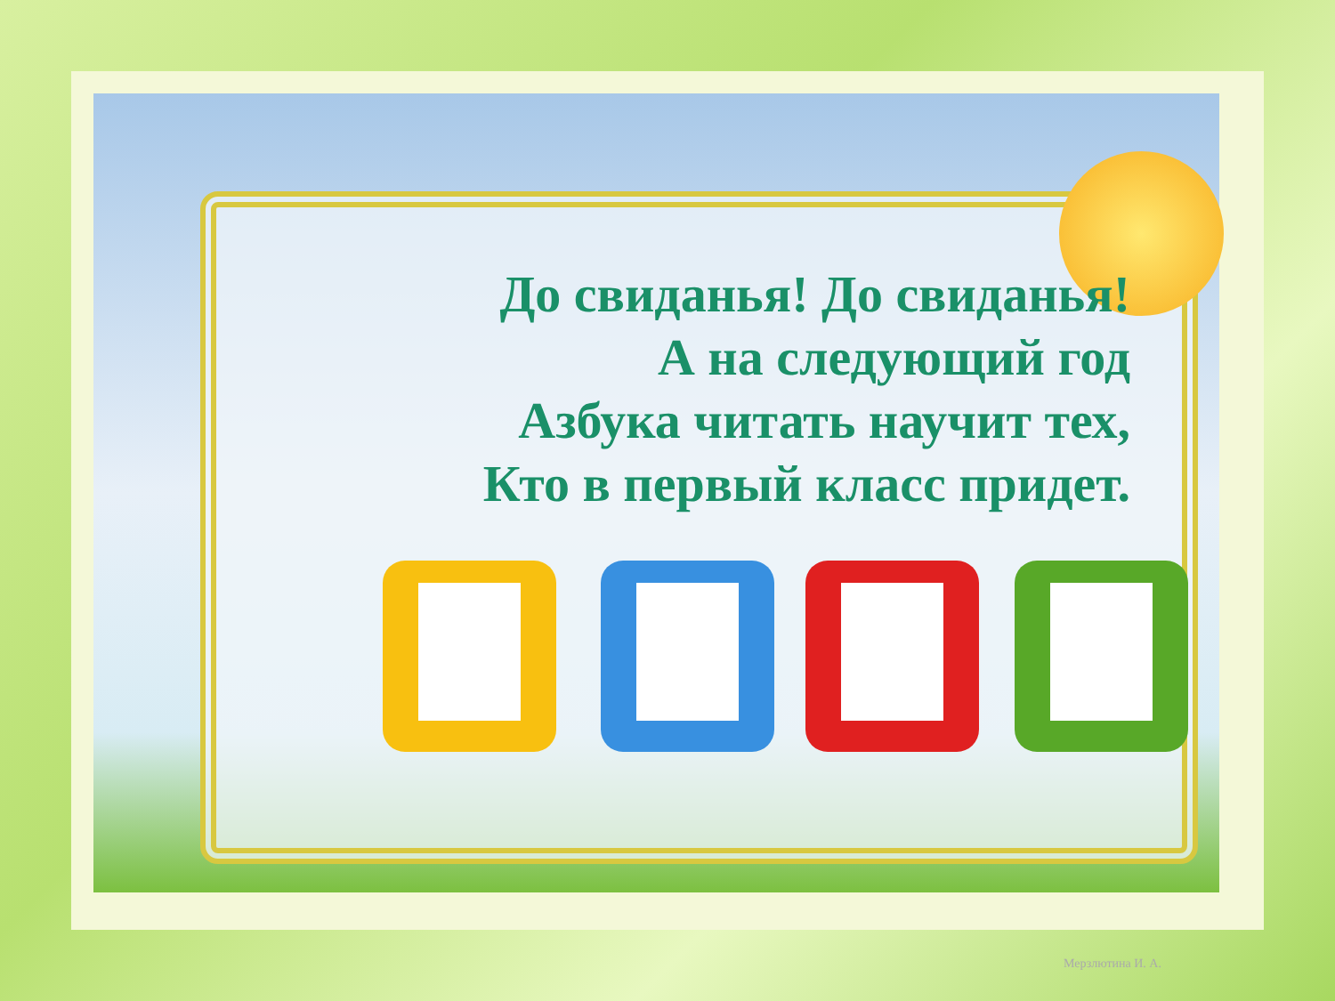До свиданья! До свиданья!
А на следующий год
Азбука читать научит тех,
Кто в первый класс придет.
Мерзлютина И. А.